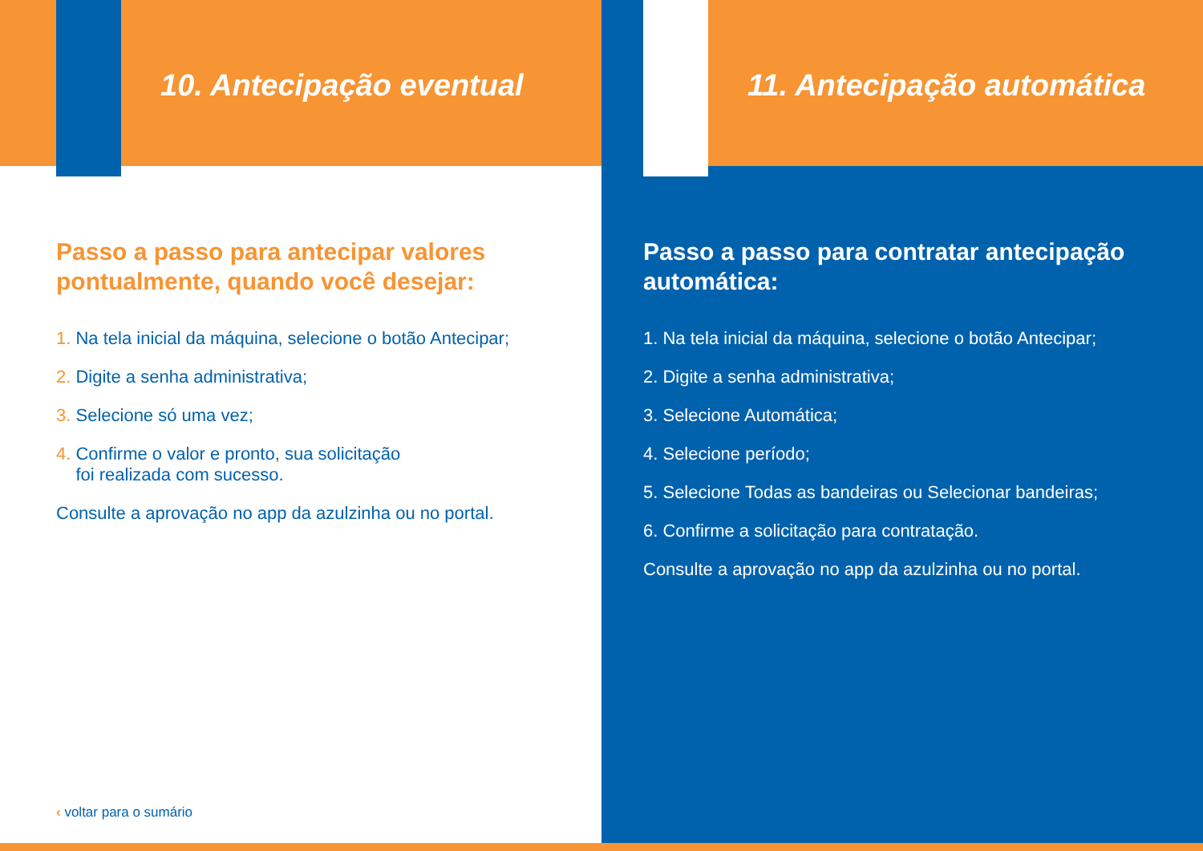10. Antecipação eventual
Passo a passo para antecipar valores pontualmente, quando você desejar:
1. Na tela inicial da máquina, selecione o botão Antecipar;
2. Digite a senha administrativa;
3. Selecione só uma vez;
4. Confirme o valor e pronto, sua solicitação
foi realizada com sucesso.
Consulte a aprovação no app da azulzinha ou no portal.
‹ voltar para o sumário
11. Antecipação automática
Passo a passo para contratar antecipação automática:
1. Na tela inicial da máquina, selecione o botão Antecipar;
2. Digite a senha administrativa;
3. Selecione Automática;
4. Selecione período;
5. Selecione Todas as bandeiras ou Selecionar bandeiras;
6. Confirme a solicitação para contratação.
Consulte a aprovação no app da azulzinha ou no portal.